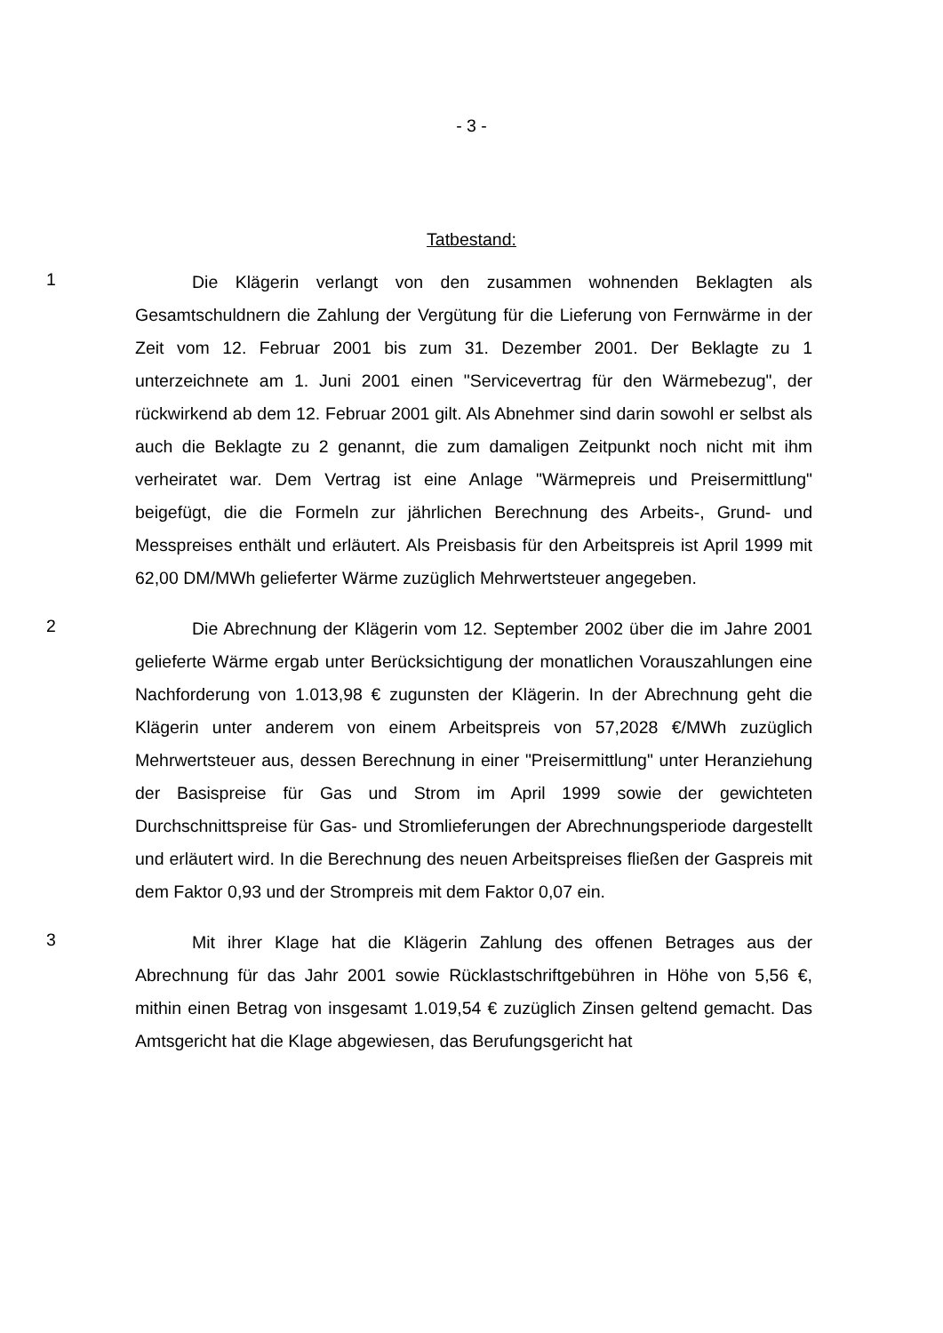- 3 -
Tatbestand:
1
Die Klägerin verlangt von den zusammen wohnenden Beklagten als Gesamtschuldnern die Zahlung der Vergütung für die Lieferung von Fernwärme in der Zeit vom 12. Februar 2001 bis zum 31. Dezember 2001. Der Beklagte zu 1 unterzeichnete am 1. Juni 2001 einen "Servicevertrag für den Wärmebezug", der rückwirkend ab dem 12. Februar 2001 gilt. Als Abnehmer sind darin sowohl er selbst als auch die Beklagte zu 2 genannt, die zum damaligen Zeitpunkt noch nicht mit ihm verheiratet war. Dem Vertrag ist eine Anlage "Wärmepreis und Preisermittlung" beigefügt, die die Formeln zur jährlichen Berechnung des Arbeits-, Grund- und Messpreises enthält und erläutert. Als Preisbasis für den Arbeitspreis ist April 1999 mit 62,00 DM/MWh gelieferter Wärme zuzüglich Mehrwertsteuer angegeben.
2
Die Abrechnung der Klägerin vom 12. September 2002 über die im Jahre 2001 gelieferte Wärme ergab unter Berücksichtigung der monatlichen Vorauszahlungen eine Nachforderung von 1.013,98 € zugunsten der Klägerin. In der Abrechnung geht die Klägerin unter anderem von einem Arbeitspreis von 57,2028 €/MWh zuzüglich Mehrwertsteuer aus, dessen Berechnung in einer "Preisermittlung" unter Heranziehung der Basispreise für Gas und Strom im April 1999 sowie der gewichteten Durchschnittspreise für Gas- und Stromlieferungen der Abrechnungsperiode dargestellt und erläutert wird. In die Berechnung des neuen Arbeitspreises fließen der Gaspreis mit dem Faktor 0,93 und der Strompreis mit dem Faktor 0,07 ein.
3
Mit ihrer Klage hat die Klägerin Zahlung des offenen Betrages aus der Abrechnung für das Jahr 2001 sowie Rücklastschriftgebühren in Höhe von 5,56 €, mithin einen Betrag von insgesamt 1.019,54 € zuzüglich Zinsen geltend gemacht. Das Amtsgericht hat die Klage abgewiesen, das Berufungsgericht hat